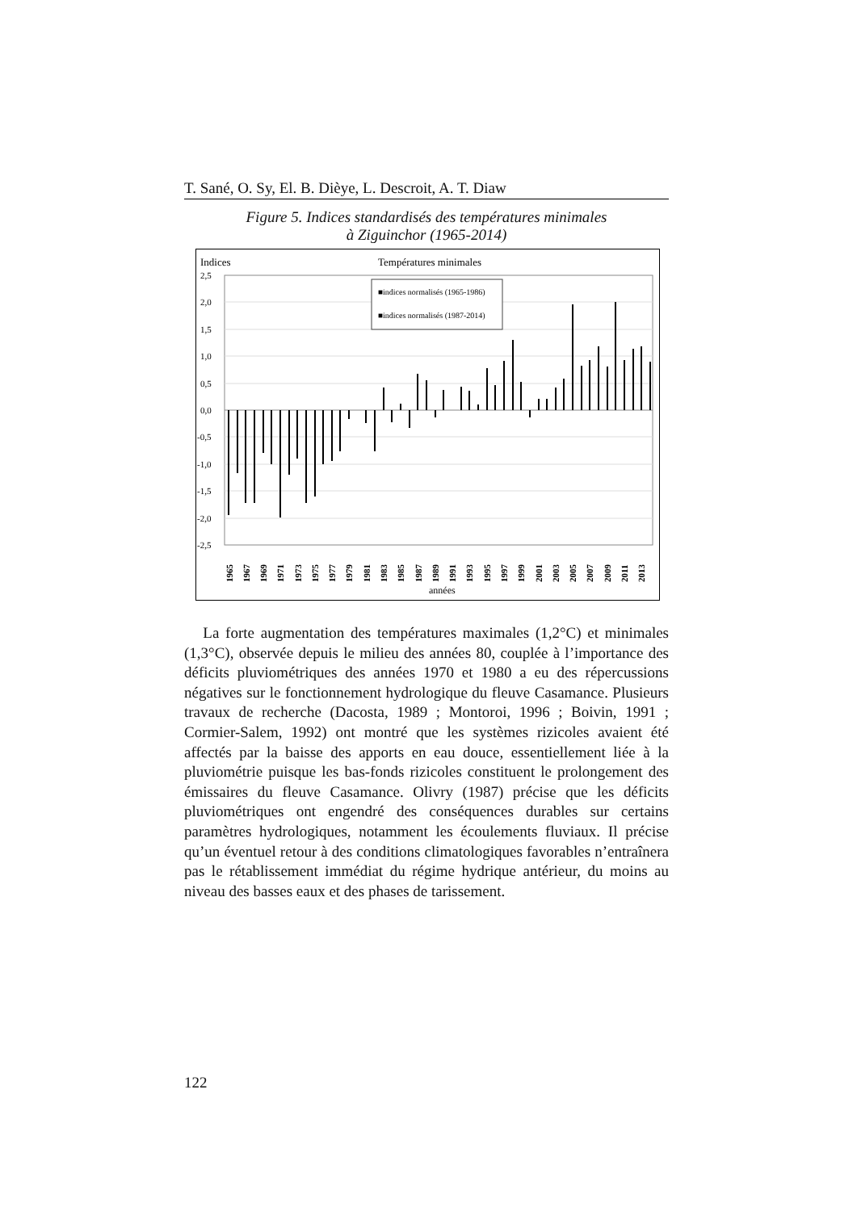T. Sané, O. Sy, El. B. Dièye, L. Descroit, A. T. Diaw
Figure 5. Indices standardisés des températures minimales
à Ziguinchor (1965-2014)
Indices
Températures minimales
2,5
2,0
1,5
1,0
0,5
0,0
-0,5
-1,0
-1,5
-2,0
-2,5
■indices normalisés (1965-1986)
■indices normalisés (1987-2014)
1965
1967
1969
1971
1973
1975
1977
1979
1981
1983
1985
1987
1989
1991
1993
1995
1997
1999
2001
2003
2005
2007
2009
2011
2013
années
La forte augmentation des températures maximales (1,2°C) et minimales (1,3°C), observée depuis le milieu des années 80, couplée à l’importance des déficits pluviométriques des années 1970 et 1980 a eu des répercussions négatives sur le fonctionnement hydrologique du fleuve Casamance. Plusieurs travaux de recherche (Dacosta, 1989 ; Montoroi, 1996 ; Boivin, 1991 ; Cormier-Salem, 1992) ont montré que les systèmes rizicoles avaient été affectés par la baisse des apports en eau douce, essentiellement liée à la pluviométrie puisque les bas-fonds rizicoles constituent le prolongement des émissaires du fleuve Casamance. Olivry (1987) précise que les déficits pluviométriques ont engendré des conséquences durables sur certains paramètres hydrologiques, notamment les écoulements fluviaux. Il précise qu’un éventuel retour à des conditions climatologiques favorables n’entraînera pas le rétablissement immédiat du régime hydrique antérieur, du moins au niveau des basses eaux et des phases de tarissement.
122